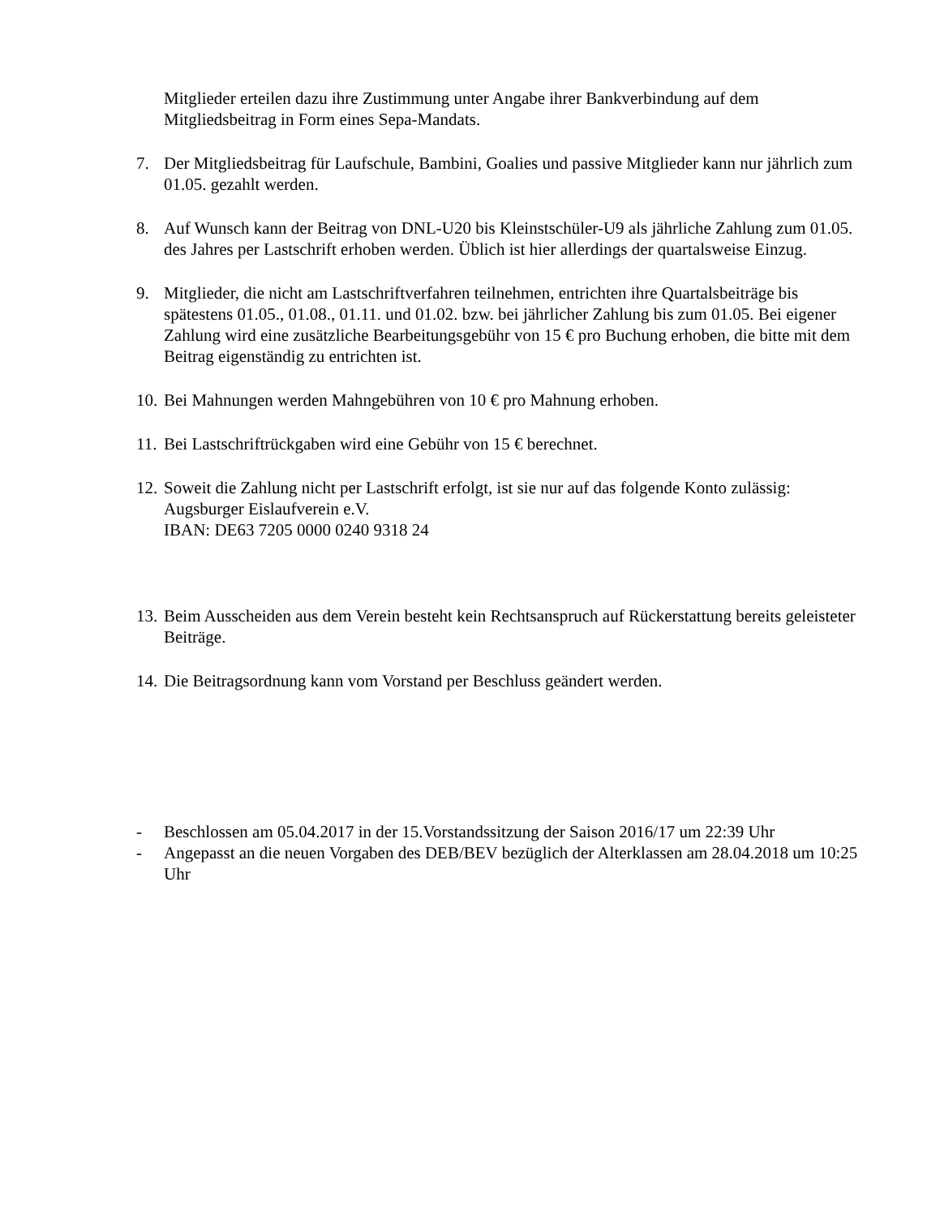Mitglieder erteilen dazu ihre Zustimmung unter Angabe ihrer Bankverbindung auf dem Mitgliedsbeitrag in Form eines Sepa-Mandats.
7. Der Mitgliedsbeitrag für Laufschule, Bambini, Goalies und passive Mitglieder kann nur jährlich zum 01.05. gezahlt werden.
8. Auf Wunsch kann der Beitrag von DNL-U20 bis Kleinstschüler-U9 als jährliche Zahlung zum 01.05. des Jahres per Lastschrift erhoben werden. Üblich ist hier allerdings der quartalsweise Einzug.
9. Mitglieder, die nicht am Lastschriftverfahren teilnehmen, entrichten ihre Quartalsbeiträge bis spätestens 01.05., 01.08., 01.11. und 01.02. bzw. bei jährlicher Zahlung bis zum 01.05. Bei eigener Zahlung wird eine zusätzliche Bearbeitungsgebühr von 15 € pro Buchung erhoben, die bitte mit dem Beitrag eigenständig zu entrichten ist.
10.
Bei Mahnungen werden Mahngebühren von 10 € pro Mahnung erhoben.
11.
Bei Lastschriftrückgaben wird eine Gebühr von 15 € berechnet.
12.
Soweit die Zahlung nicht per Lastschrift erfolgt, ist sie nur auf das folgende Konto zulässig:
Augsburger Eislaufverein e.V.
IBAN: DE63 7205 0000 0240 9318 24
13.
Beim Ausscheiden aus dem Verein besteht kein Rechtsanspruch auf Rückerstattung bereits geleisteter Beiträge.
14.
Die Beitragsordnung kann vom Vorstand per Beschluss geändert werden.
- Beschlossen am 05.04.2017 in der 15.Vorstandssitzung der Saison 2016/17 um 22:39 Uhr
- Angepasst an die neuen Vorgaben des DEB/BEV bezüglich der Alterklassen am 28.04.2018 um 10:25 Uhr